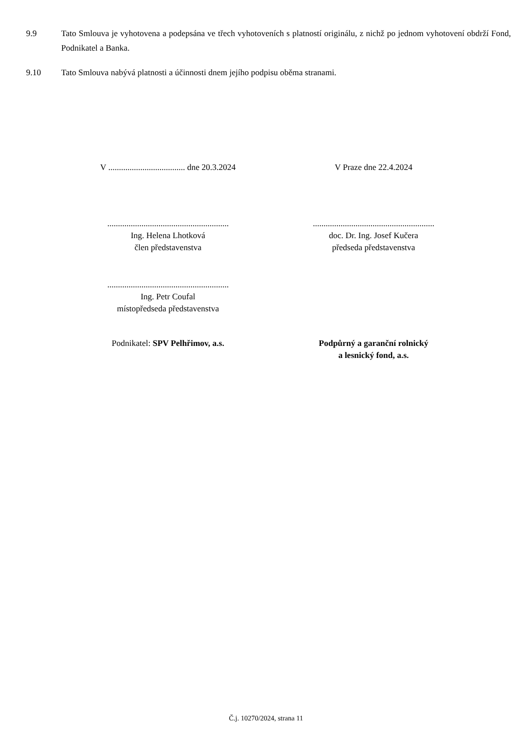9.9 Tato Smlouva je vyhotovena a podepsána ve třech vyhotoveních s platností originálu, z nichž po jednom vyhotovení obdrží Fond, Podnikatel a Banka.
9.10 Tato Smlouva nabývá platnosti a účinnosti dnem jejího podpisu oběma stranami.
V .................................... dne 20.3.2024
V Praze dne 22.4.2024
.........................................................
Ing. Helena Lhotková
člen představenstva
.........................................................
doc. Dr. Ing. Josef Kučera
předseda představenstva
.........................................................
Ing. Petr Coufal
místopředseda představenstva
Podnikatel: SPV Pelhřimov, a.s. Podpůrný a garanční rolnický
a lesnický fond, a.s.
Č.j. 10270/2024, strana 11